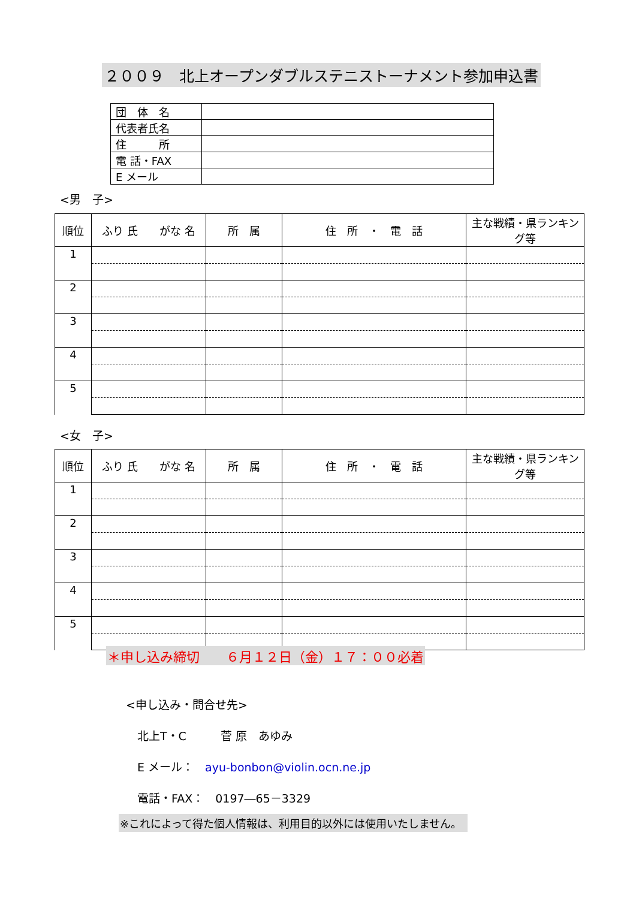２００９　北上オープンダブルステニストーナメント参加申込書
| 団 体 名 | |
| 代表者氏名 | |
| 住 所 | |
| 電 話・FAX | |
| E メール | |
<男　子>
| 順位 | ふり 氏 がな 名 | 所 属 | 住 所 ・ 電 話 | 主な戦績・県ランキング等 |
| --- | --- | --- | --- | --- |
| 1 | | | | |
| 2 | | | | |
| 3 | | | | |
| 4 | | | | |
| 5 | | | | |
<女　子>
| 順位 | ふり 氏 がな 名 | 所 属 | 住 所 ・ 電 話 | 主な戦績・県ランキング等 |
| --- | --- | --- | --- | --- |
| 1 | | | | |
| 2 | | | | |
| 3 | | | | |
| 4 | | | | |
| 5 | | | | |
＊申し込み締切　　６月１２日（金）１７：００必着
<申し込み・問合せ先>
　北上T・C　　　菅 原　あゆみ
　E メール：　ayu-bonbon@violin.ocn.ne.jp
　電話・FAX：　0197―65－3329
※これによって得た個人情報は、利用目的以外には使用いたしません。